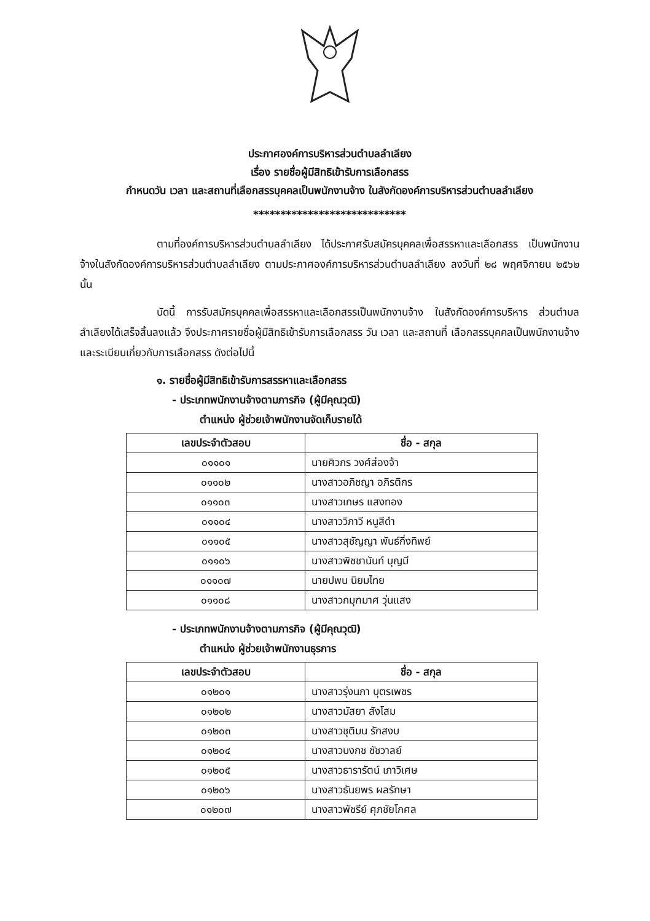ประกาศองค์การบริหารส่วนตำบลลำเลียง
เรื่อง รายชื่อผู้มีสิทธิเข้ารับการเลือกสรร
กำหนดวัน เวลา และสถานที่เลือกสรรบุคคลเป็นพนักงานจ้าง ในสังกัดองค์การบริหารส่วนตำบลลำเลียง
****************************
ตามที่องค์การบริหารส่วนตำบลลำเลียง ได้ประกาศรับสมัครบุคคลเพื่อสรรหาและเลือกสรร เป็นพนักงานจ้างในสังกัดองค์การบริหารส่วนตำบลลำเลียง ตามประกาศองค์การบริหารส่วนตำบลลำเลียง ลงวันที่ ๒๘ พฤศจิกายน ๒๕๖๒ นั้น
บัดนี้ การรับสมัครบุคคลเพื่อสรรหาและเลือกสรรเป็นพนักงานจ้าง ในสังกัดองค์การบริหาร ส่วนตำบลลำเลียงได้เสร็จสิ้นลงแล้ว จึงประกาศรายชื่อผู้มีสิทธิเข้ารับการเลือกสรร วัน เวลา และสถานที่ เลือกสรรบุคคลเป็นพนักงานจ้าง และระเบียบเกี่ยวกับการเลือกสรร ดังต่อไปนี้
๑. รายชื่อผู้มีสิทธิเข้ารับการสรรหาและเลือกสรร
- ประเภทพนักงานจ้างตามภารกิจ (ผู้มีคุณวุฒิ)
ตำแหน่ง ผู้ช่วยเจ้าพนักงานจัดเก็บรายได้
| เลขประจำตัวสอบ | ชื่อ - สกุล |
| --- | --- |
| ๐๑๑๐๑ | นายศิวกร วงศ์ส่องจ้า |
| ๐๑๑๐๒ | นางสาวอภิชญา อภิรติกร |
| ๐๑๑๐๓ | นางสาวเกษร แสงทอง |
| ๐๑๑๐๔ | นางสาววิภาวี หนูสีดำ |
| ๐๑๑๐๕ | นางสาวสุชัญญา พันธ์กิ่งทิพย์ |
| ๐๑๑๐๖ | นางสาวพิชชานันท์ บุญมี |
| ๐๑๑๐๗ | นายปพน นิยมไทย |
| ๐๑๑๐๘ | นางสาวกมุฑมาศ วุ่นแสง |
- ประเภทพนักงานจ้างตามภารกิจ (ผู้มีคุณวุฒิ)
ตำแหน่ง ผู้ช่วยเจ้าพนักงานธุรการ
| เลขประจำตัวสอบ | ชื่อ - สกุล |
| --- | --- |
| ๐๑๒๐๑ | นางสาวรุ่งนภา บุตรเพชร |
| ๐๑๒๐๒ | นางสาวมัสยา สังโสม |
| ๐๑๒๐๓ | นางสาวชุติมน รักสงบ |
| ๐๑๒๐๔ | นางสาวบงกช ชัชวาลย์ |
| ๐๑๒๐๕ | นางสาวธารารัตน์ เภาวิเศษ |
| ๐๑๒๐๖ | นางสาวธันยพร ผลรักษา |
| ๐๑๒๐๗ | นางสาวพัชรีย์ ศุภชัยโกศล |